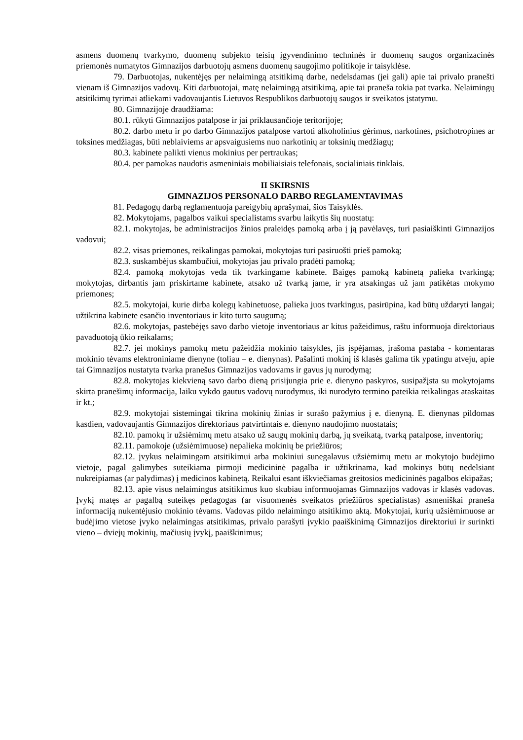asmens duomenų tvarkymo, duomenų subjekto teisių įgyvendinimo techninės ir duomenų saugos organizacinės priemonės numatytos Gimnazijos darbuotojų asmens duomenų saugojimo politikoje ir taisyklėse.
79. Darbuotojas, nukentėjęs per nelaimingą atsitikimą darbe, nedelsdamas (jei gali) apie tai privalo pranešti vienam iš Gimnazijos vadovų. Kiti darbuotojai, matę nelaimingą atsitikimą, apie tai praneša tokia pat tvarka. Nelaimingų atsitikimų tyrimai atliekami vadovaujantis Lietuvos Respublikos darbuotojų saugos ir sveikatos įstatymu.
80. Gimnazijoje draudžiama:
80.1. rūkyti Gimnazijos patalpose ir jai priklausančioje teritorijoje;
80.2. darbo metu ir po darbo Gimnazijos patalpose vartoti alkoholinius gėrimus, narkotines, psichotropines ar toksines medžiagas, būti neblaiviems ar apsvaigusiems nuo narkotinių ar toksinių medžiagų;
80.3. kabinete palikti vienus mokinius per pertraukas;
80.4. per pamokas naudotis asmeniniais mobiliaisiais telefonais, socialiniais tinklais.
II SKIRSNIS
GIMNAZIJOS PERSONALO DARBO REGLAMENTAVIMAS
81. Pedagogų darbą reglamentuoja pareigybių aprašymai, šios Taisyklės.
82. Mokytojams, pagalbos vaikui specialistams svarbu laikytis šių nuostatų:
82.1. mokytojas, be administracijos žinios praleidęs pamoką arba į ją pavėlavęs, turi pasiaiškinti Gimnazijos vadovui;
82.2. visas priemones, reikalingas pamokai, mokytojas turi pasiruošti prieš pamoką;
82.3. suskambėjus skambučiui, mokytojas jau privalo pradėti pamoką;
82.4. pamoką mokytojas veda tik tvarkingame kabinete. Baigęs pamoką kabinetą palieka tvarkingą; mokytojas, dirbantis jam priskirtame kabinete, atsako už tvarką jame, ir yra atsakingas už jam patikėtas mokymo priemones;
82.5. mokytojai, kurie dirba kolegų kabinetuose, palieka juos tvarkingus, pasirūpina, kad būtų uždaryti langai; užtikrina kabinete esančio inventoriaus ir kito turto saugumą;
82.6. mokytojas, pastebėjęs savo darbo vietoje inventoriaus ar kitus pažeidimus, raštu informuoja direktoriaus pavaduotoją ūkio reikalams;
82.7. jei mokinys pamokų metu pažeidžia mokinio taisykles, jis įspėjamas, įrašoma pastaba - komentaras mokinio tėvams elektroniniame dienyne (toliau – e. dienynas). Pašalinti mokinį iš klasės galima tik ypatingu atveju, apie tai Gimnazijos nustatyta tvarka pranešus Gimnazijos vadovams ir gavus jų nurodymą;
82.8. mokytojas kiekvieną savo darbo dieną prisijungia prie e. dienyno paskyros, susipažįsta su mokytojams skirta pranešimų informacija, laiku vykdo gautus vadovų nurodymus, iki nurodyto termino pateikia reikalingas ataskaitas ir kt.;
82.9. mokytojai sistemingai tikrina mokinių žinias ir surašo pažymius į e. dienyną. E. dienynas pildomas kasdien, vadovaujantis Gimnazijos direktoriaus patvirtintais e. dienyno naudojimo nuostatais;
82.10. pamokų ir užsiėmimų metu atsako už saugų mokinių darbą, jų sveikatą, tvarką patalpose, inventorių;
82.11. pamokoje (užsiėmimuose) nepalieka mokinių be priežiūros;
82.12. įvykus nelaimingam atsitikimui arba mokiniui sunegalavus užsiėmimų metu ar mokytojo budėjimo vietoje, pagal galimybes suteikiama pirmoji medicininė pagalba ir užtikrinama, kad mokinys būtų nedelsiant nukreipiamas (ar palydimas) į medicinos kabinetą. Reikalui esant iškviečiamas greitosios medicininės pagalbos ekipažas;
82.13. apie visus nelaimingus atsitikimus kuo skubiau informuojamas Gimnazijos vadovas ir klasės vadovas. Įvykį matęs ar pagalbą suteikęs pedagogas (ar visuomenės sveikatos priežiūros specialistas) asmeniškai praneša informaciją nukentėjusio mokinio tėvams. Vadovas pildo nelaimingo atsitikimo aktą. Mokytojai, kurių užsiėmimuose ar budėjimo vietose įvyko nelaimingas atsitikimas, privalo parašyti įvykio paaiškinimą Gimnazijos direktoriui ir surinkti vieno – dviejų mokinių, mačiusių įvykį, paaiškinimus;